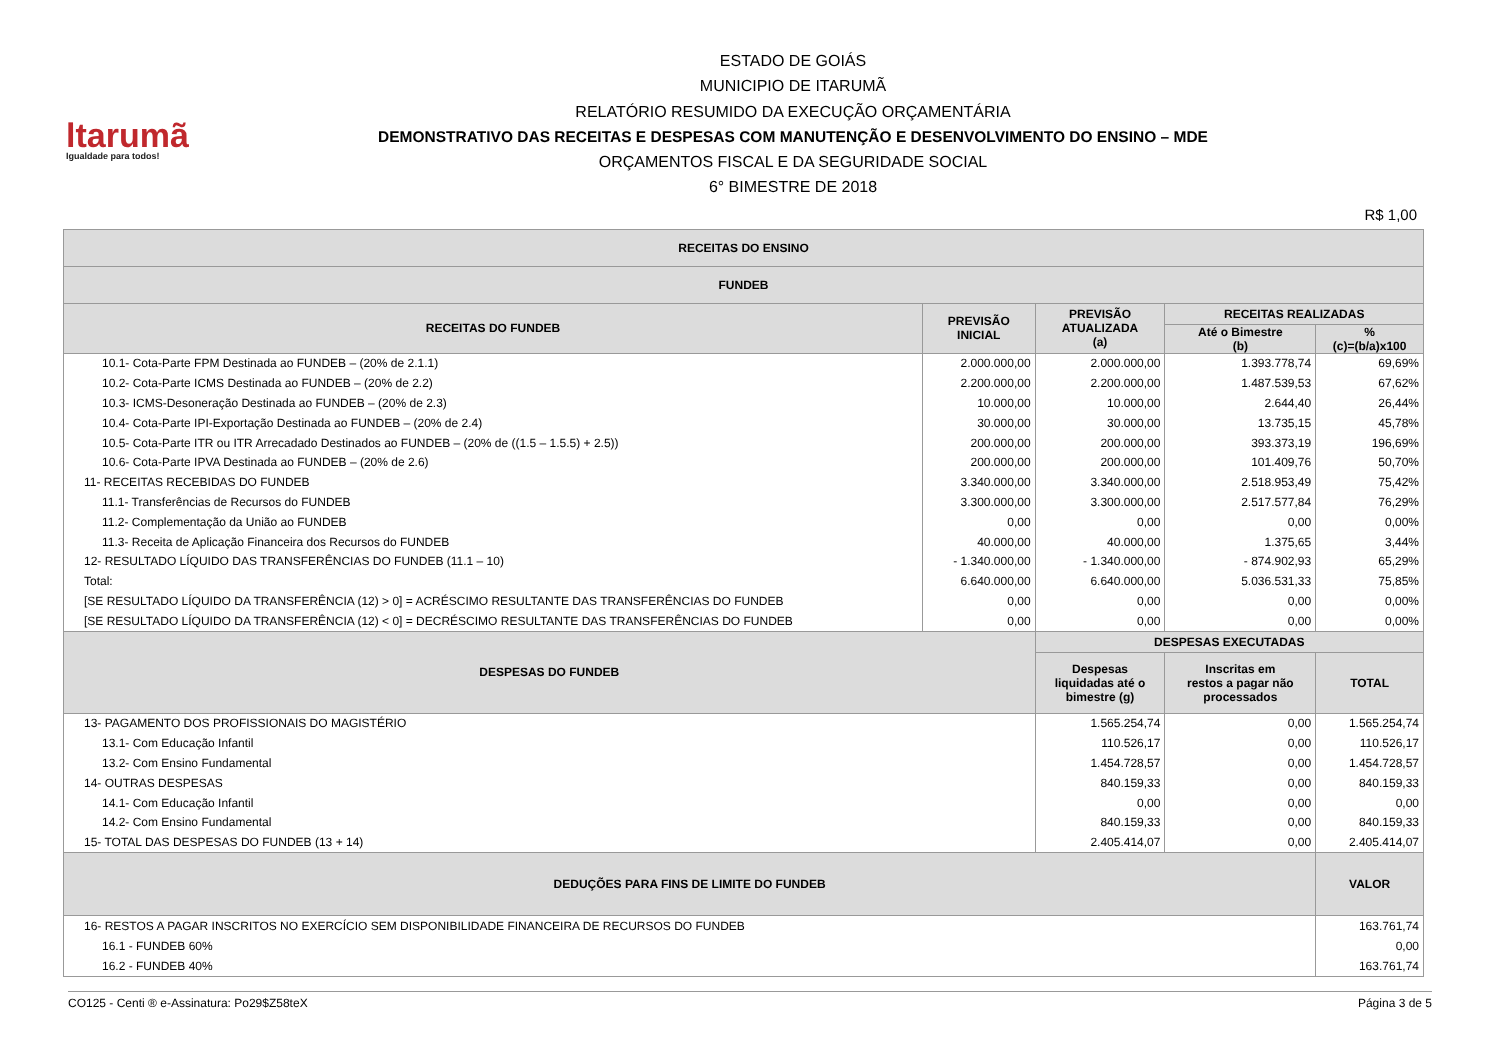ltarumã
Igualdade para todos!
ESTADO DE GOIÁS
MUNICIPIO DE ITARUMÃ
RELATÓRIO RESUMIDO DA EXECUÇÃO ORÇAMENTÁRIA
DEMONSTRATIVO DAS RECEITAS E DESPESAS COM MANUTENÇÃO E DESENVOLVIMENTO DO ENSINO – MDE
ORÇAMENTOS FISCAL E DA SEGURIDADE SOCIAL
6° BIMESTRE DE 2018
R$ 1,00
| RECEITAS DO ENSINO | | | | |
| --- | --- | --- | --- | --- |
| FUNDEB | | | | |
| RECEITAS DO FUNDEB | PREVISÃO INICIAL | PREVISÃO ATUALIZADA (a) | RECEITAS REALIZADAS | |
| | | | Até o Bimestre (b) | % (c)=(b/a)x100 |
| 10.1- Cota-Parte FPM Destinada ao FUNDEB – (20% de 2.1.1) | 2.000.000,00 | 2.000.000,00 | 1.393.778,74 | 69,69% |
| 10.2- Cota-Parte ICMS Destinada ao FUNDEB – (20% de 2.2) | 2.200.000,00 | 2.200.000,00 | 1.487.539,53 | 67,62% |
| 10.3- ICMS-Desoneração Destinada ao FUNDEB – (20% de 2.3) | 10.000,00 | 10.000,00 | 2.644,40 | 26,44% |
| 10.4- Cota-Parte IPI-Exportação Destinada ao FUNDEB – (20% de 2.4) | 30.000,00 | 30.000,00 | 13.735,15 | 45,78% |
| 10.5- Cota-Parte ITR ou ITR Arrecadado Destinados ao FUNDEB – (20% de ((1.5 – 1.5.5) + 2.5)) | 200.000,00 | 200.000,00 | 393.373,19 | 196,69% |
| 10.6- Cota-Parte IPVA Destinada ao FUNDEB – (20% de 2.6) | 200.000,00 | 200.000,00 | 101.409,76 | 50,70% |
| 11- RECEITAS RECEBIDAS DO FUNDEB | 3.340.000,00 | 3.340.000,00 | 2.518.953,49 | 75,42% |
| 11.1- Transferências de Recursos do FUNDEB | 3.300.000,00 | 3.300.000,00 | 2.517.577,84 | 76,29% |
| 11.2- Complementação da União ao FUNDEB | 0,00 | 0,00 | 0,00 | 0,00% |
| 11.3- Receita de Aplicação Financeira dos Recursos do FUNDEB | 40.000,00 | 40.000,00 | 1.375,65 | 3,44% |
| 12- RESULTADO LÍQUIDO DAS TRANSFERÊNCIAS DO FUNDEB (11.1 – 10) | - 1.340.000,00 | - 1.340.000,00 | - 874.902,93 | 65,29% |
| Total: | 6.640.000,00 | 6.640.000,00 | 5.036.531,33 | 75,85% |
| [SE RESULTADO LÍQUIDO DA TRANSFERÊNCIA (12) > 0] = ACRÉSCIMO RESULTANTE DAS TRANSFERÊNCIAS DO FUNDEB | 0,00 | 0,00 | 0,00 | 0,00% |
| [SE RESULTADO LÍQUIDO DA TRANSFERÊNCIA (12) < 0] = DECRÉSCIMO RESULTANTE DAS TRANSFERÊNCIAS DO FUNDEB | 0,00 | 0,00 | 0,00 | 0,00% |
| DESPESAS DO FUNDEB | | DESPESAS EXECUTADAS | | |
| | | Despesas liquidadas até o bimestre (g) | Inscritas em restos a pagar não processados | TOTAL |
| 13- PAGAMENTO DOS PROFISSIONAIS DO MAGISTÉRIO | | 1.565.254,74 | 0,00 | 1.565.254,74 |
| 13.1- Com Educação Infantil | | 110.526,17 | 0,00 | 110.526,17 |
| 13.2- Com Ensino Fundamental | | 1.454.728,57 | 0,00 | 1.454.728,57 |
| 14- OUTRAS DESPESAS | | 840.159,33 | 0,00 | 840.159,33 |
| 14.1- Com Educação Infantil | | 0,00 | 0,00 | 0,00 |
| 14.2- Com Ensino Fundamental | | 840.159,33 | 0,00 | 840.159,33 |
| 15- TOTAL DAS DESPESAS DO FUNDEB (13 + 14) | | 2.405.414,07 | 0,00 | 2.405.414,07 |
| DEDUÇÕES PARA FINS DE LIMITE DO FUNDEB | | | | VALOR |
| 16- RESTOS A PAGAR INSCRITOS NO EXERCÍCIO SEM DISPONIBILIDADE FINANCEIRA DE RECURSOS DO FUNDEB | | | | 163.761,74 |
| 16.1 - FUNDEB 60% | | | | 0,00 |
| 16.2 - FUNDEB 40% | | | | 163.761,74 |
CO125 - Centi ® e-Assinatura: Po29$Z58teX Página 3 de 5